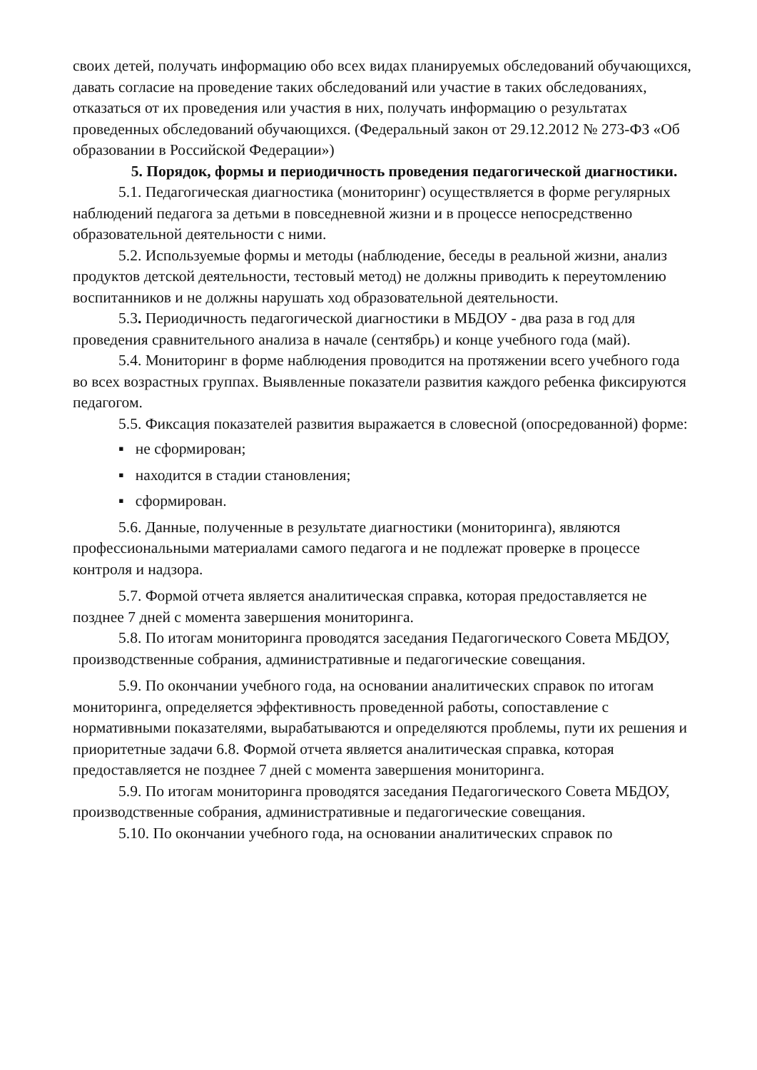своих детей, получать информацию обо всех видах планируемых обследований обучающихся, давать согласие на проведение таких обследований или участие в таких обследованиях, отказаться от их проведения или участия в них, получать информацию о результатах проведенных обследований обучающихся. (Федеральный закон от 29.12.2012 № 273-ФЗ «Об образовании в Российской Федерации»)
5. Порядок, формы и периодичность проведения педагогической диагностики.
5.1. Педагогическая диагностика (мониторинг) осуществляется в форме регулярных наблюдений педагога за детьми в повседневной жизни и в процессе непосредственно образовательной деятельности с ними.
5.2. Используемые формы и методы (наблюдение, беседы в реальной жизни, анализ продуктов детской деятельности, тестовый метод) не должны приводить к переутомлению воспитанников и не должны нарушать ход образовательной деятельности.
5.3. Периодичность педагогической диагностики в МБДОУ - два раза в год для проведения сравнительного анализа в начале (сентябрь) и конце учебного года (май).
5.4. Мониторинг в форме наблюдения проводится на протяжении всего учебного года во всех возрастных группах. Выявленные показатели развития каждого ребенка фиксируются педагогом.
5.5. Фиксация показателей развития выражается в словесной (опосредованной) форме:
▪ не сформирован;
▪ находится в стадии становления;
▪ сформирован.
5.6. Данные, полученные в результате диагностики (мониторинга), являются профессиональными материалами самого педагога и не подлежат проверке в процессе контроля и надзора.
5.7. Формой отчета является аналитическая справка, которая предоставляется не позднее 7 дней с момента завершения мониторинга.
5.8. По итогам мониторинга проводятся заседания Педагогического Совета МБДОУ, производственные собрания, административные и педагогические совещания.
5.9. По окончании учебного года, на основании аналитических справок по итогам мониторинга, определяется эффективность проведенной работы, сопоставление с нормативными показателями, вырабатываются и определяются проблемы, пути их решения и приоритетные задачи 6.8. Формой отчета является аналитическая справка, которая
предоставляется не позднее 7 дней с момента завершения мониторинга.
5.9. По итогам мониторинга проводятся заседания Педагогического Совета МБДОУ, производственные собрания, административные и педагогические совещания.
5.10. По окончании учебного года, на основании аналитических справок по